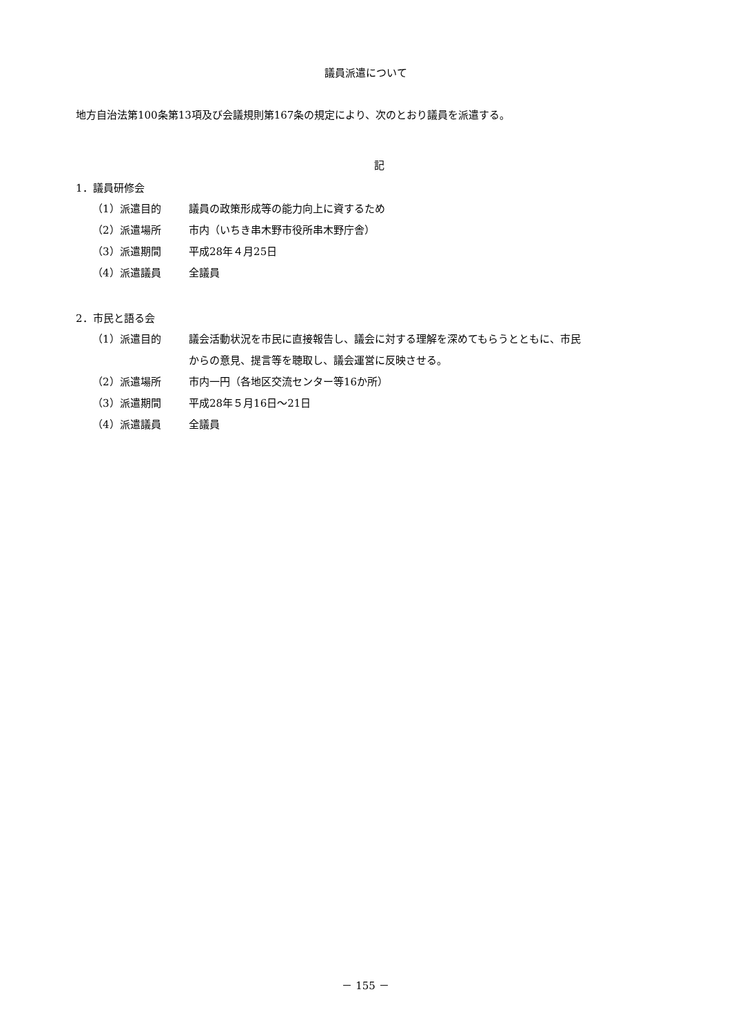議員派遣について
地方自治法第100条第13項及び会議規則第167条の規定により、次のとおり議員を派遣する。
記
1．議員研修会
（1）派遣目的 議員の政策形成等の能力向上に資するため
（2）派遣場所 市内（いちき串木野市役所串木野庁舎）
（3）派遣期間 平成28年４月25日
（4）派遣議員 全議員
2．市民と語る会
（1）派遣目的 議会活動状況を市民に直接報告し、議会に対する理解を深めてもらうとともに、市民
からの意見、提言等を聴取し、議会運営に反映させる。
（2）派遣場所 市内一円（各地区交流センター等16か所）
（3）派遣期間 平成28年５月16日～21日
（4）派遣議員 全議員
－ 155 －